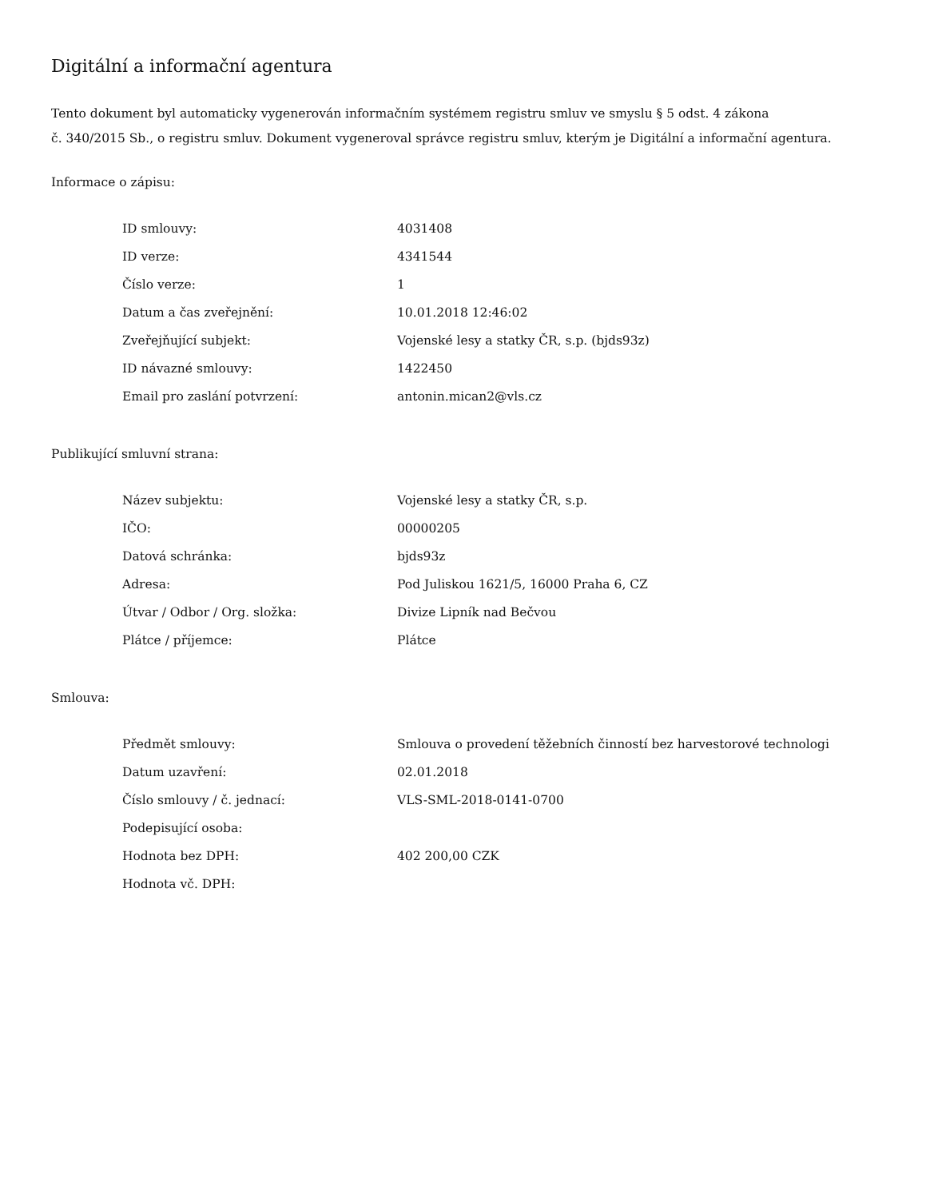Digitální a informační agentura
Tento dokument byl automaticky vygenerován informačním systémem registru smluv ve smyslu § 5 odst. 4 zákona
č. 340/2015 Sb., o registru smluv. Dokument vygeneroval správce registru smluv, kterým je Digitální a informační agentura.
Informace o zápisu:
| ID smlouvy: | 4031408 |
| ID verze: | 4341544 |
| Číslo verze: | 1 |
| Datum a čas zveřejnění: | 10.01.2018 12:46:02 |
| Zveřejňující subjekt: | Vojenské lesy a statky ČR, s.p. (bjds93z) |
| ID návazné smlouvy: | 1422450 |
| Email pro zaslání potvrzení: | antonin.mican2@vls.cz |
Publikující smluvní strana:
| Název subjektu: | Vojenské lesy a statky ČR, s.p. |
| IČO: | 00000205 |
| Datová schránka: | bjds93z |
| Adresa: | Pod Juliskou 1621/5, 16000 Praha 6, CZ |
| Útvar / Odbor / Org. složka: | Divize Lipník nad Bečvou |
| Plátce / příjemce: | Plátce |
Smlouva:
| Předmět smlouvy: | Smlouva o provedení těžebních činností bez harvestorové technologi |
| Datum uzavření: | 02.01.2018 |
| Číslo smlouvy / č. jednací: | VLS-SML-2018-0141-0700 |
| Podepisující osoba: | |
| Hodnota bez DPH: | 402 200,00 CZK |
| Hodnota vč. DPH: | |